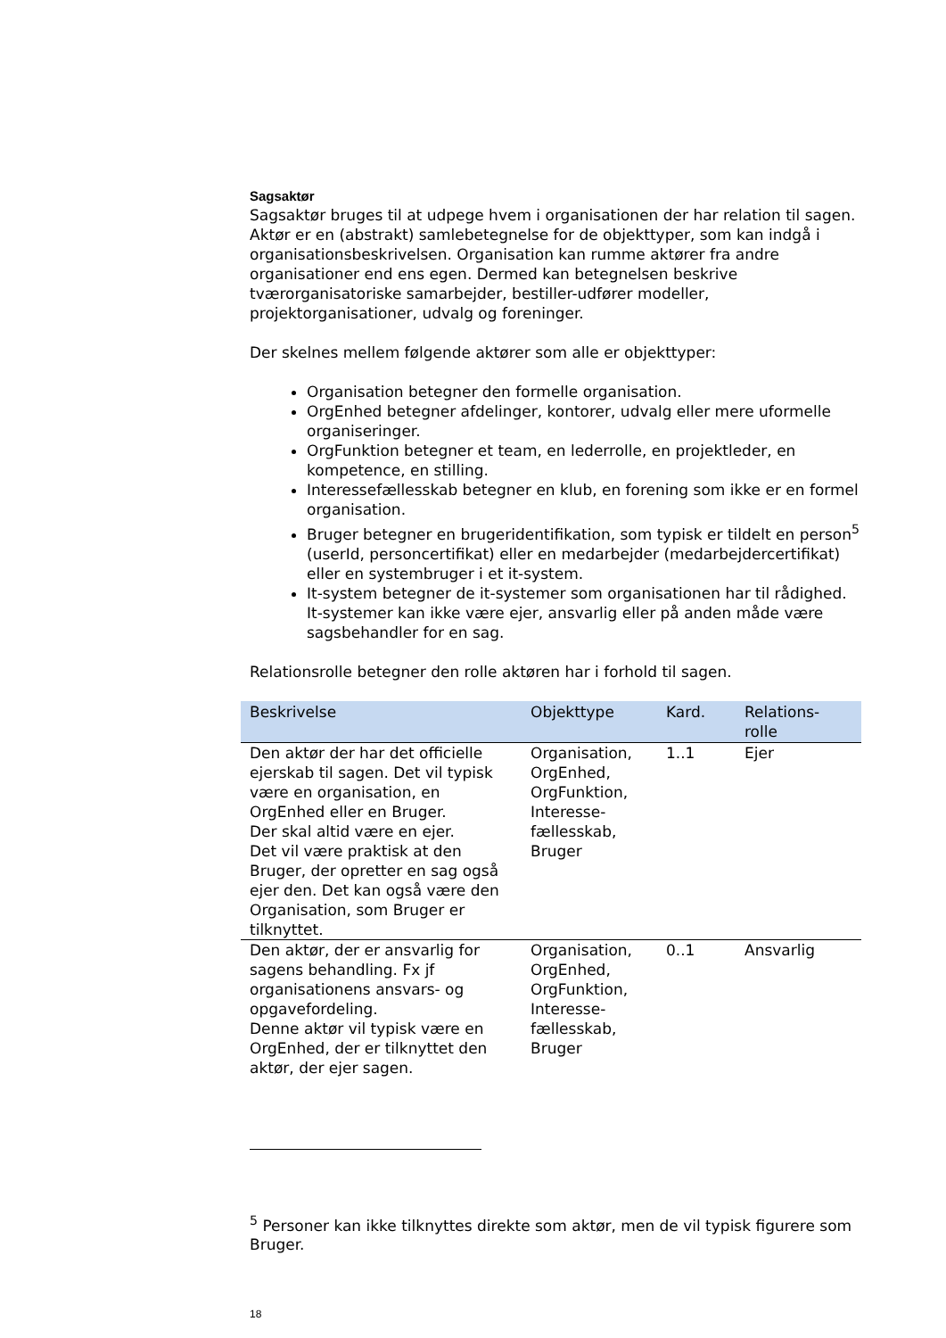Sagsaktør
Sagsaktør bruges til at udpege hvem i organisationen der har relation til sagen. Aktør er en (abstrakt) samlebetegnelse for de objekttyper, som kan indgå i organisationsbeskrivelsen. Organisation kan rumme aktører fra andre organisationer end ens egen. Dermed kan betegnelsen beskrive tværorganisatoriske samarbejder, bestiller-udfører modeller, projektorganisationer, udvalg og foreninger.
Der skelnes mellem følgende aktører som alle er objekttyper:
Organisation betegner den formelle organisation.
OrgEnhed betegner afdelinger, kontorer, udvalg eller mere uformelle organiseringer.
OrgFunktion betegner et team, en lederrolle, en projektleder, en kompetence, en stilling.
Interessefællesskab betegner en klub, en forening som ikke er en formel organisation.
Bruger betegner en brugeridentifikation, som typisk er tildelt en person<sup>5</sup> (userId, personcertifikat) eller en medarbejder (medarbejdercertifikat) eller en systembruger i et it-system.
It-system betegner de it-systemer som organisationen har til rådighed. It-systemer kan ikke være ejer, ansvarlig eller på anden måde være sagsbehandler for en sag.
Relationsrolle betegner den rolle aktøren har i forhold til sagen.
| Beskrivelse | Objekttype | Kard. | Relations- rolle |
| --- | --- | --- | --- |
| Den aktør der har det officielle ejerskab til sagen. Det vil typisk være en organisation, en OrgEnhed eller en Bruger. Der skal altid være en ejer. Det vil være praktisk at den Bruger, der opretter en sag også ejer den. Det kan også være den Organisation, som Bruger er tilknyttet. | Organisation, OrgEnhed, OrgFunktion, Interesse-fællesskab, Bruger | 1..1 | Ejer |
| Den aktør, der er ansvarlig for sagens behandling. Fx jf organisationens ansvars- og opgavefordeling. Denne aktør vil typisk være en OrgEnhed, der er tilknyttet den aktør, der ejer sagen. | Organisation, OrgEnhed, OrgFunktion, Interesse-fællesskab, Bruger | 0..1 | Ansvarlig |
<sup>5</sup> Personer kan ikke tilknyttes direkte som aktør, men de vil typisk figurere som Bruger.
18